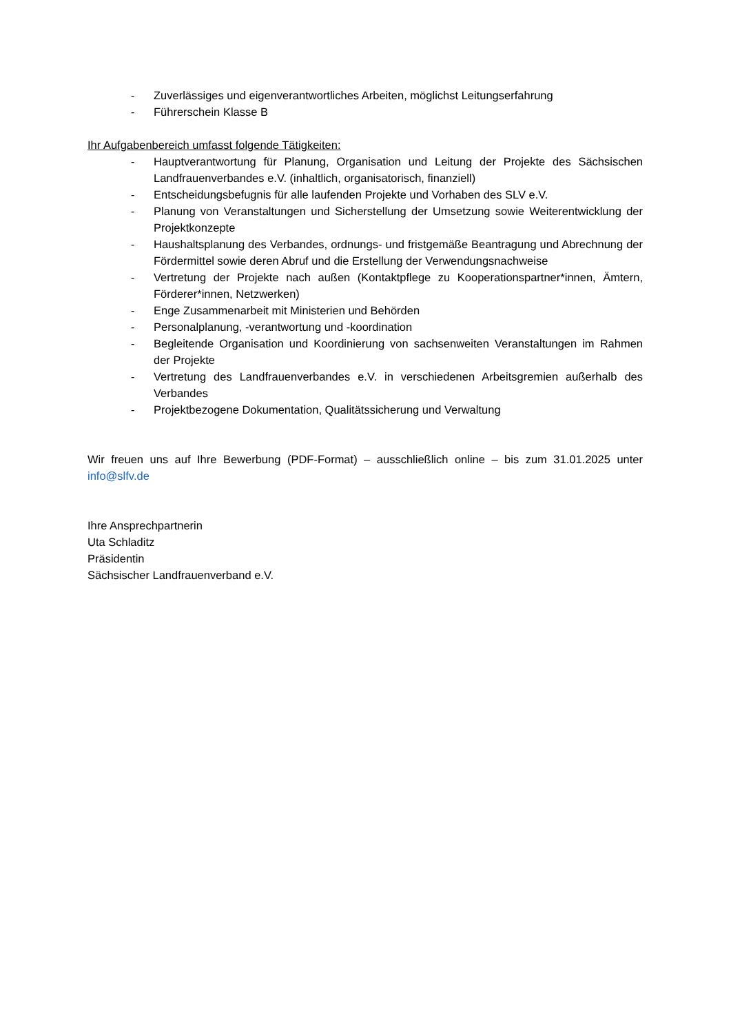- Zuverlässiges und eigenverantwortliches Arbeiten, möglichst Leitungserfahrung
- Führerschein Klasse B
Ihr Aufgabenbereich umfasst folgende Tätigkeiten:
- Hauptverantwortung für Planung, Organisation und Leitung der Projekte des Sächsischen Landfrauenverbandes e.V. (inhaltlich, organisatorisch, finanziell)
- Entscheidungsbefugnis für alle laufenden Projekte und Vorhaben des SLV e.V.
- Planung von Veranstaltungen und Sicherstellung der Umsetzung sowie Weiterentwicklung der Projektkonzepte
- Haushaltsplanung des Verbandes, ordnungs- und fristgemäße Beantragung und Abrechnung der Fördermittel sowie deren Abruf und die Erstellung der Verwendungsnachweise
- Vertretung der Projekte nach außen (Kontaktpflege zu Kooperationspartner*innen, Ämtern, Förderer*innen, Netzwerken)
- Enge Zusammenarbeit mit Ministerien und Behörden
- Personalplanung, -verantwortung und -koordination
- Begleitende Organisation und Koordinierung von sachsenweiten Veranstaltungen im Rahmen der Projekte
- Vertretung des Landfrauenverbandes e.V. in verschiedenen Arbeitsgremien außerhalb des Verbandes
- Projektbezogene Dokumentation, Qualitätssicherung und Verwaltung
Wir freuen uns auf Ihre Bewerbung (PDF-Format) – ausschließlich online – bis zum 31.01.2025 unter info@slfv.de
Ihre Ansprechpartnerin
Uta Schladitz
Präsidentin
Sächsischer Landfrauenverband e.V.